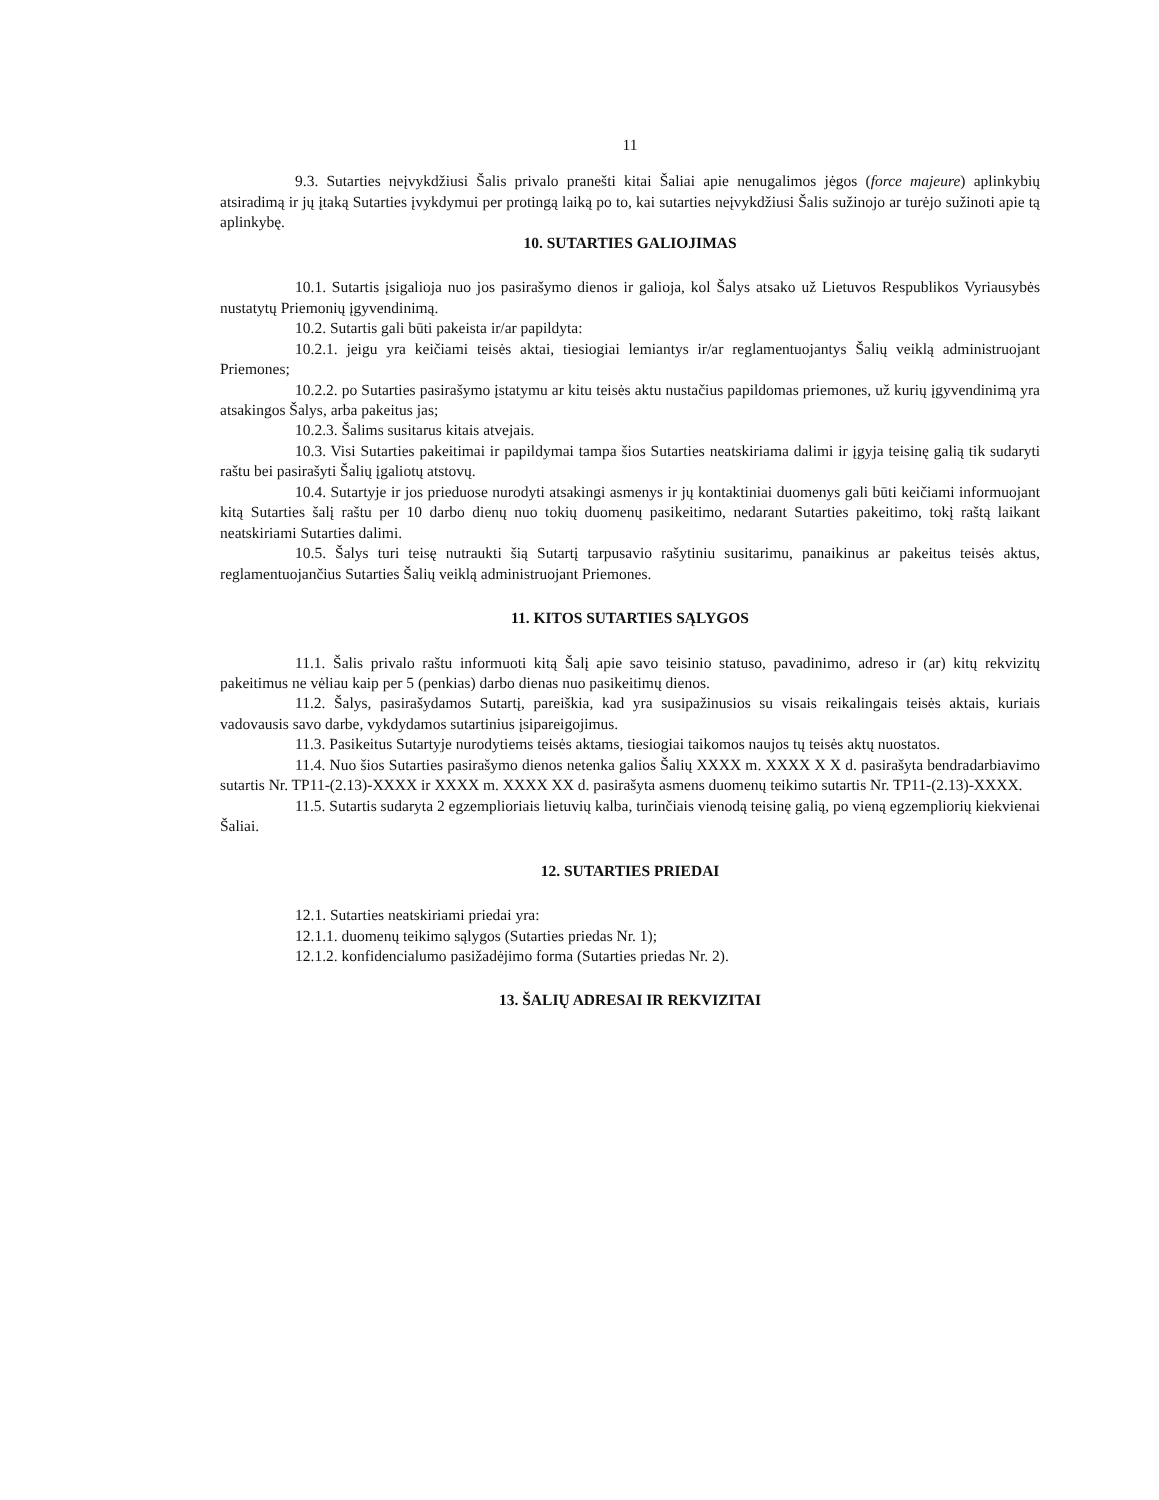11
9.3. Sutarties neįvykdžiusi Šalis privalo pranešti kitai Šaliai apie nenugalimos jėgos (force majeure) aplinkybių atsiradimą ir jų įtaką Sutarties įvykdymui per protingą laiką po to, kai sutarties neįvykdžiusi Šalis sužinojo ar turėjo sužinoti apie tą aplinkybę.
10. SUTARTIES GALIOJIMAS
10.1. Sutartis įsigalioja nuo jos pasirašymo dienos ir galioja, kol Šalys atsako už Lietuvos Respublikos Vyriausybės nustatytų Priemonių įgyvendinimą.
10.2. Sutartis gali būti pakeista ir/ar papildyta:
10.2.1. jeigu yra keičiami teisės aktai, tiesiogiai lemiantys ir/ar reglamentuojantys Šalių veiklą administruojant Priemones;
10.2.2. po Sutarties pasirašymo įstatymu ar kitu teisės aktu nustačius papildomas priemones, už kurių įgyvendinimą yra atsakingos Šalys, arba pakeitus jas;
10.2.3. Šalims susitarus kitais atvejais.
10.3. Visi Sutarties pakeitimai ir papildymai tampa šios Sutarties neatskiriama dalimi ir įgyja teisinę galią tik sudaryti raštu bei pasirašyti Šalių įgaliotų atstovų.
10.4. Sutartyje ir jos prieduose nurodyti atsakingi asmenys ir jų kontaktiniai duomenys gali būti keičiami informuojant kitą Sutarties šalį raštu per 10 darbo dienų nuo tokių duomenų pasikeitimo, nedarant Sutarties pakeitimo, tokį raštą laikant neatskiriami Sutarties dalimi.
10.5. Šalys turi teisę nutraukti šią Sutartį tarpusavio rašytiniu susitarimu, panaikinus ar pakeitus teisės aktus, reglamentuojančius Sutarties Šalių veiklą administruojant Priemones.
11. KITOS SUTARTIES SĄLYGOS
11.1. Šalis privalo raštu informuoti kitą Šalį apie savo teisinio statuso, pavadinimo, adreso ir (ar) kitų rekvizitų pakeitimus ne vėliau kaip per 5 (penkias) darbo dienas nuo pasikeitimų dienos.
11.2. Šalys, pasirašydamos Sutartį, pareiškia, kad yra susipažinusios su visais reikalingais teisės aktais, kuriais vadovausis savo darbe, vykdydamos sutartinius įsipareigojimus.
11.3. Pasikeitus Sutartyje nurodytiems teisės aktams, tiesiogiai taikomos naujos tų teisės aktų nuostatos.
11.4. Nuo šios Sutarties pasirašymo dienos netenka galios Šalių XXXX m. XXXX X X d. pasirašyta bendradarbiavimo sutartis Nr. TP11-(2.13)-XXXX ir XXXX m. XXXX XX d. pasirašyta asmens duomenų teikimo sutartis Nr. TP11-(2.13)-XXXX.
11.5. Sutartis sudaryta 2 egzemplioriais lietuvių kalba, turinčiais vienodą teisinę galią, po vieną egzempliorių kiekvienai Šaliai.
12. SUTARTIES PRIEDAI
12.1. Sutarties neatskiriami priedai yra:
12.1.1. duomenų teikimo sąlygos (Sutarties priedas Nr. 1);
12.1.2. konfidencialumo pasižadėjimo forma (Sutarties priedas Nr. 2).
13. ŠALIŲ ADRESAI IR REKVIZITAI